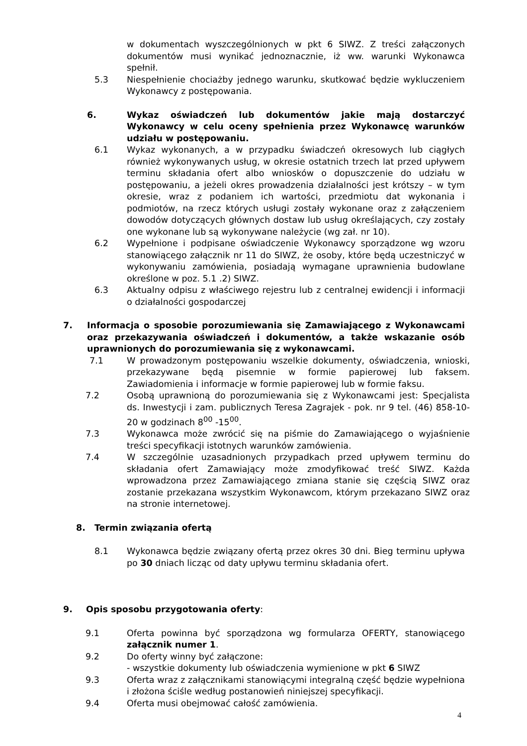w dokumentach wyszczególnionych w pkt 6 SIWZ. Z treści załączonych dokumentów musi wynikać jednoznacznie, iż ww. warunki Wykonawca spełnił.
5.3 Niespełnienie chociażby jednego warunku, skutkować będzie wykluczeniem Wykonawcy z postępowania.
6. Wykaz oświadczeń lub dokumentów jakie mają dostarczyć Wykonawcy w celu oceny spełnienia przez Wykonawcę warunków udziału w postępowaniu.
6.1 Wykaz wykonanych, a w przypadku świadczeń okresowych lub ciągłych również wykonywanych usług, w okresie ostatnich trzech lat przed upływem terminu składania ofert albo wniosków o dopuszczenie do udziału w postępowaniu, a jeżeli okres prowadzenia działalności jest krótszy – w tym okresie, wraz z podaniem ich wartości, przedmiotu dat wykonania i podmiotów, na rzecz których usługi zostały wykonane oraz z załączeniem dowodów dotyczących głównych dostaw lub usług określających, czy zostały one wykonane lub są wykonywane należycie (wg zał. nr 10).
6.2 Wypełnione i podpisane oświadczenie Wykonawcy sporządzone wg wzoru stanowiącego załącznik nr 11 do SIWZ, że osoby, które będą uczestniczyć w wykonywaniu zamówienia, posiadają wymagane uprawnienia budowlane określone w poz. 5.1 .2) SIWZ.
6.3 Aktualny odpisu z właściwego rejestru lub z centralnej ewidencji i informacji o działalności gospodarczej
7. Informacja o sposobie porozumiewania się Zamawiającego z Wykonawcami oraz przekazywania oświadczeń i dokumentów, a także wskazanie osób uprawnionych do porozumiewania się z wykonawcami.
7.1 W prowadzonym postępowaniu wszelkie dokumenty, oświadczenia, wnioski, przekazywane będą pisemnie w formie papierowej lub faksem. Zawiadomienia i informacje w formie papierowej lub w formie faksu.
7.2 Osobą uprawnioną do porozumiewania się z Wykonawcami jest: Specjalista ds. Inwestycji i zam. publicznych Teresa Zagrajek - pok. nr 9 tel. (46) 858-10-20 w godzinach 8<sup>00</sup> -15<sup>00</sup>.
7.3 Wykonawca może zwrócić się na piśmie do Zamawiającego o wyjaśnienie treści specyfikacji istotnych warunków zamówienia.
7.4 W szczególnie uzasadnionych przypadkach przed upływem terminu do składania ofert Zamawiający może zmodyfikować treść SIWZ. Każda wprowadzona przez Zamawiającego zmiana stanie się częścią SIWZ oraz zostanie przekazana wszystkim Wykonawcom, którym przekazano SIWZ oraz na stronie internetowej.
8. Termin związania ofertą
8.1 Wykonawca będzie związany ofertą przez okres 30 dni. Bieg terminu upływa po 30 dniach licząc od daty upływu terminu składania ofert.
9. Opis sposobu przygotowania oferty:
9.1 Oferta powinna być sporządzona wg formularza OFERTY, stanowiącego załącznik numer 1.
9.2 Do oferty winny być załączone:
- wszystkie dokumenty lub oświadczenia wymienione w pkt 6 SIWZ
9.3 Oferta wraz z załącznikami stanowiącymi integralną część będzie wypełniona i złożona ściśle według postanowień niniejszej specyfikacji.
9.4 Oferta musi obejmować całość zamówienia.
4